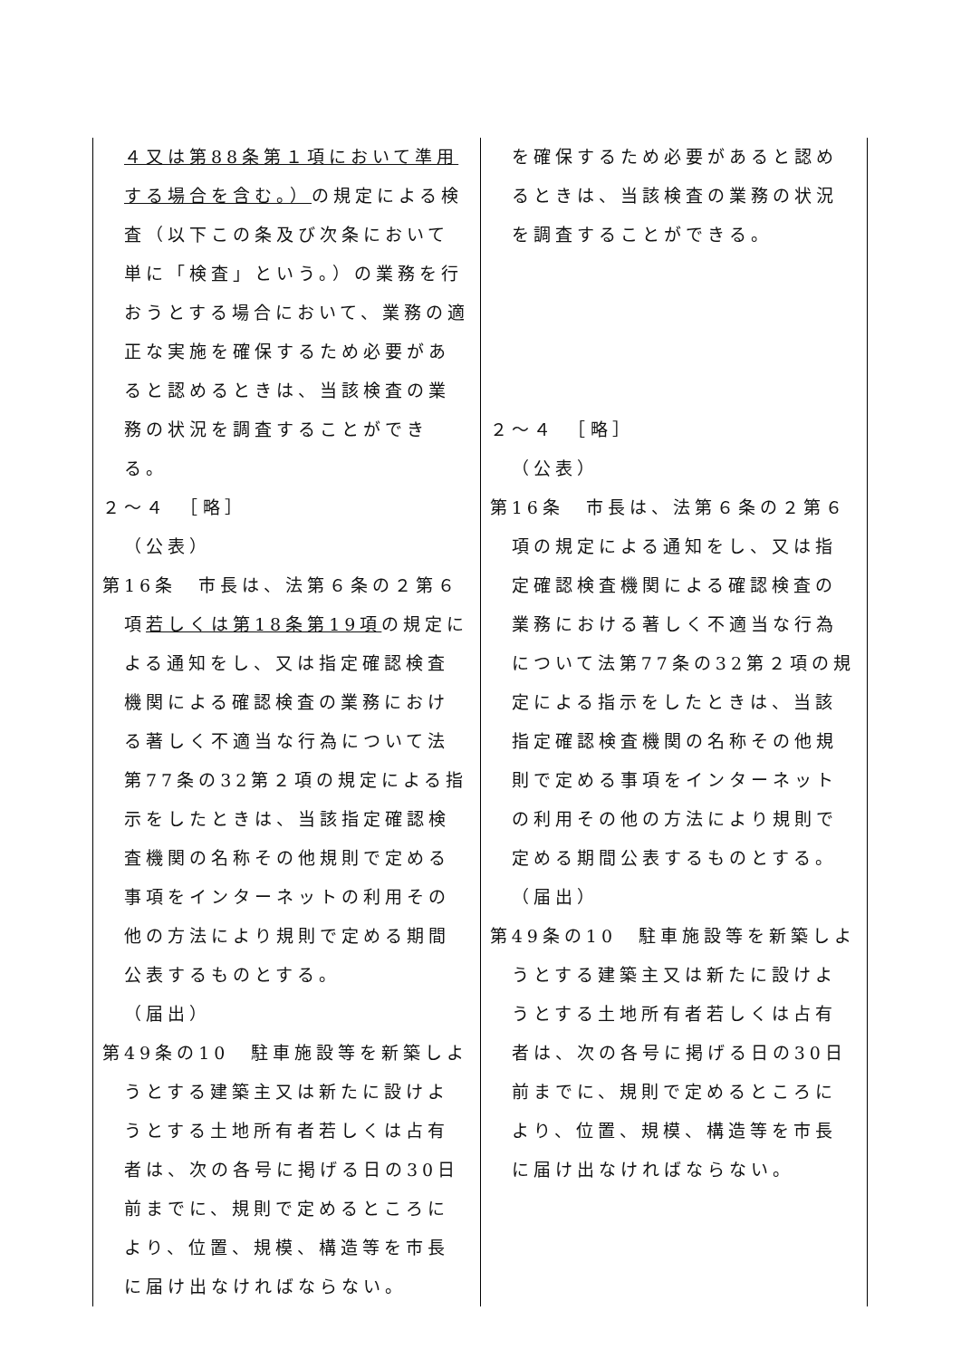| ４又は第88条第１項において準用する場合を含む。） の規定による検査（以下この条及び次条において単に「検査」という。）の業務を行おうとする場合において、業務の適正な実施を確保するため必要があると認めるときは、当該検査の業務の状況を調査することができる。 ２～４ ［略］ （公表） 第16条 市長は、法第６条の２第６項 若しくは第18条第19項 の規定による通知をし、又は指定確認検査機関による確認検査の業務における著しく不適当な行為について法第77条の32第２項の規定による指示をしたときは、当該指定確認検査機関の名称その他規則で定める事項をインターネットの利用その他の方法により規則で定める期間公表するものとする。 （届出） 第49条の10 駐車施設等を新築しようとする建築主又は新たに設けようとする土地所有者若しくは占有者は、次の各号に掲げる日の30日前までに、規則で定めるところにより、位置、規模、構造等を市長に届け出なければならない。 | を確保するため必要があると認めるときは、当該検査の業務の状況を調査することができる。 ２～４ ［略］ （公表） 第16条 市長は、法第６条の２第６項の規定による通知をし、又は指定確認検査機関による確認検査の業務における著しく不適当な行為について法第77条の32第２項の規定による指示をしたときは、当該指定確認検査機関の名称その他規則で定める事項をインターネットの利用その他の方法により規則で定める期間公表するものとする。 （届出） 第49条の10 駐車施設等を新築しようとする建築主又は新たに設けようとする土地所有者若しくは占有者は、次の各号に掲げる日の30日前までに、規則で定めるところにより、位置、規模、構造等を市長に届け出なければならない。 |